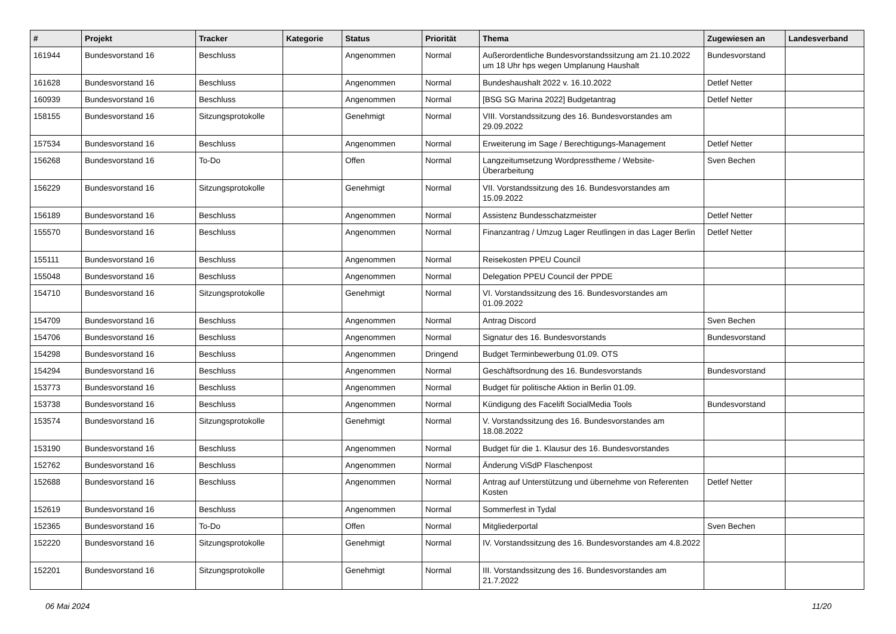| # | Projekt | Tracker | Kategorie | Status | Priorität | Thema | Zugewiesen an | Landesverband |
| --- | --- | --- | --- | --- | --- | --- | --- | --- |
| 161944 | Bundesvorstand 16 | Beschluss | | Angenommen | Normal | Außerordentliche Bundesvorstandssitzung am 21.10.2022 um 18 Uhr hps wegen Umplanung Haushalt | Bundesvorstand | |
| 161628 | Bundesvorstand 16 | Beschluss | | Angenommen | Normal | Bundeshaushalt 2022 v. 16.10.2022 | Detlef Netter | |
| 160939 | Bundesvorstand 16 | Beschluss | | Angenommen | Normal | [BSG SG Marina 2022] Budgetantrag | Detlef Netter | |
| 158155 | Bundesvorstand 16 | Sitzungsprotokolle | | Genehmigt | Normal | VIII. Vorstandssitzung des 16. Bundesvorstandes am 29.09.2022 | | |
| 157534 | Bundesvorstand 16 | Beschluss | | Angenommen | Normal | Erweiterung im Sage / Berechtigungs-Management | Detlef Netter | |
| 156268 | Bundesvorstand 16 | To-Do | | Offen | Normal | Langzeitumsetzung Wordpresstheme / Website-Überarbeitung | Sven Bechen | |
| 156229 | Bundesvorstand 16 | Sitzungsprotokolle | | Genehmigt | Normal | VII. Vorstandssitzung des 16. Bundesvorstandes am 15.09.2022 | | |
| 156189 | Bundesvorstand 16 | Beschluss | | Angenommen | Normal | Assistenz Bundesschatzmeister | Detlef Netter | |
| 155570 | Bundesvorstand 16 | Beschluss | | Angenommen | Normal | Finanzantrag / Umzug Lager Reutlingen in das Lager Berlin | Detlef Netter | |
| 155111 | Bundesvorstand 16 | Beschluss | | Angenommen | Normal | Reisekosten PPEU Council | | |
| 155048 | Bundesvorstand 16 | Beschluss | | Angenommen | Normal | Delegation PPEU Council der PPDE | | |
| 154710 | Bundesvorstand 16 | Sitzungsprotokolle | | Genehmigt | Normal | VI. Vorstandssitzung des 16. Bundesvorstandes am 01.09.2022 | | |
| 154709 | Bundesvorstand 16 | Beschluss | | Angenommen | Normal | Antrag Discord | Sven Bechen | |
| 154706 | Bundesvorstand 16 | Beschluss | | Angenommen | Normal | Signatur des 16. Bundesvorstands | Bundesvorstand | |
| 154298 | Bundesvorstand 16 | Beschluss | | Angenommen | Dringend | Budget Terminbewerbung 01.09. OTS | | |
| 154294 | Bundesvorstand 16 | Beschluss | | Angenommen | Normal | Geschäftsordnung des 16. Bundesvorstands | Bundesvorstand | |
| 153773 | Bundesvorstand 16 | Beschluss | | Angenommen | Normal | Budget für politische Aktion in Berlin 01.09. | | |
| 153738 | Bundesvorstand 16 | Beschluss | | Angenommen | Normal | Kündigung des Facelift SocialMedia Tools | Bundesvorstand | |
| 153574 | Bundesvorstand 16 | Sitzungsprotokolle | | Genehmigt | Normal | V. Vorstandssitzung des 16. Bundesvorstandes am 18.08.2022 | | |
| 153190 | Bundesvorstand 16 | Beschluss | | Angenommen | Normal | Budget für die 1. Klausur des 16. Bundesvorstandes | | |
| 152762 | Bundesvorstand 16 | Beschluss | | Angenommen | Normal | Änderung ViSdP Flaschenpost | | |
| 152688 | Bundesvorstand 16 | Beschluss | | Angenommen | Normal | Antrag auf Unterstützung und übernehme von Referenten Kosten | Detlef Netter | |
| 152619 | Bundesvorstand 16 | Beschluss | | Angenommen | Normal | Sommerfest in Tydal | | |
| 152365 | Bundesvorstand 16 | To-Do | | Offen | Normal | Mitgliederportal | Sven Bechen | |
| 152220 | Bundesvorstand 16 | Sitzungsprotokolle | | Genehmigt | Normal | IV. Vorstandssitzung des 16. Bundesvorstandes am 4.8.2022 | | |
| 152201 | Bundesvorstand 16 | Sitzungsprotokolle | | Genehmigt | Normal | III. Vorstandssitzung des 16. Bundesvorstandes am 21.7.2022 | | |
06 Mai 2024 11/20